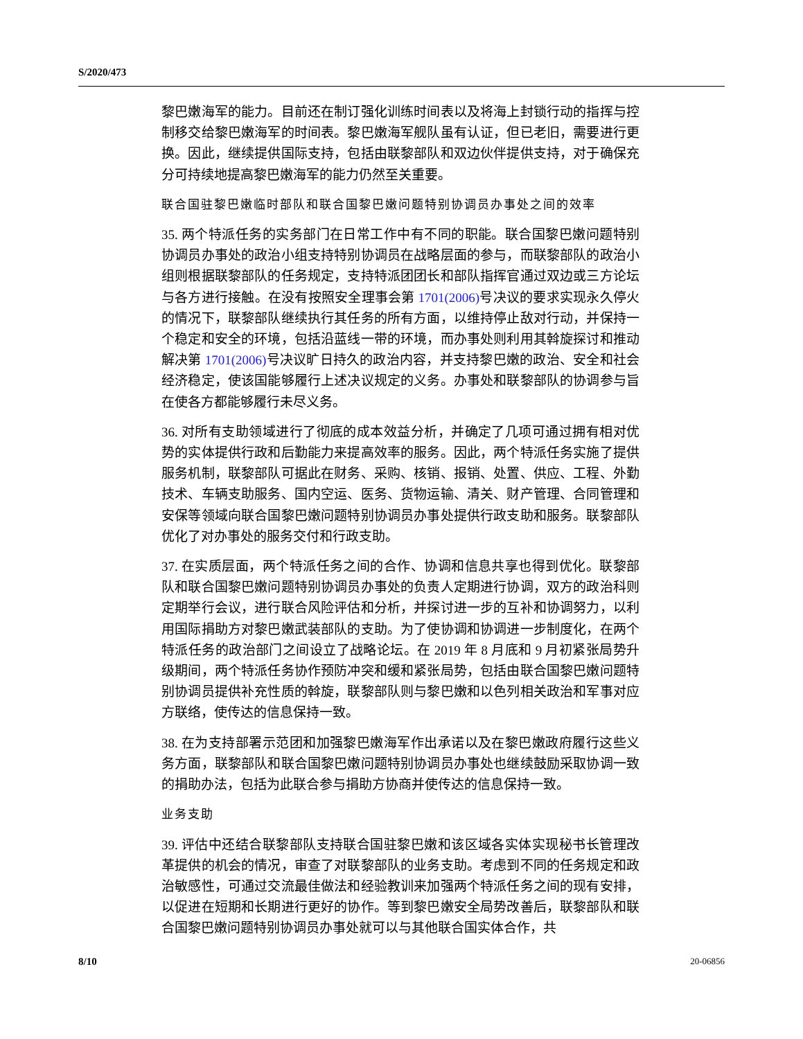S/2020/473
黎巴嫩海军的能力。目前还在制订强化训练时间表以及将海上封锁行动的指挥与控制移交给黎巴嫩海军的时间表。黎巴嫩海军舰队虽有认证，但已老旧，需要进行更换。因此，继续提供国际支持，包括由联黎部队和双边伙伴提供支持，对于确保充分可持续地提高黎巴嫩海军的能力仍然至关重要。
联合国驻黎巴嫩临时部队和联合国黎巴嫩问题特别协调员办事处之间的效率
35. 两个特派任务的实务部门在日常工作中有不同的职能。联合国黎巴嫩问题特别协调员办事处的政治小组支持特别协调员在战略层面的参与，而联黎部队的政治小组则根据联黎部队的任务规定，支持特派团团长和部队指挥官通过双边或三方论坛与各方进行接触。在没有按照安全理事会第 1701(2006) 号决议的要求实现永久停火的情况下，联黎部队继续执行其任务的所有方面，以维持停止敌对行动，并保持一个稳定和安全的环境，包括沿蓝线一带的环境，而办事处则利用其斡旋探讨和推动解决第 1701(2006) 号决议旷日持久的政治内容，并支持黎巴嫩的政治、安全和社会经济稳定，使该国能够履行上述决议规定的义务。办事处和联黎部队的协调参与旨在使各方都能够履行未尽义务。
36. 对所有支助领域进行了彻底的成本效益分析，并确定了几项可通过拥有相对优势的实体提供行政和后勤能力来提高效率的服务。因此，两个特派任务实施了提供服务机制，联黎部队可据此在财务、采购、核销、报销、处置、供应、工程、外勤技术、车辆支助服务、国内空运、医务、货物运输、清关、财产管理、合同管理和安保等领域向联合国黎巴嫩问题特别协调员办事处提供行政支助和服务。联黎部队优化了对办事处的服务交付和行政支助。
37. 在实质层面，两个特派任务之间的合作、协调和信息共享也得到优化。联黎部队和联合国黎巴嫩问题特别协调员办事处的负责人定期进行协调，双方的政治科则定期举行会议，进行联合风险评估和分析，并探讨进一步的互补和协调努力，以利用国际捐助方对黎巴嫩武装部队的支助。为了使协调和协调进一步制度化，在两个特派任务的政治部门之间设立了战略论坛。在 2019 年 8 月底和 9 月初紧张局势升级期间，两个特派任务协作预防冲突和缓和紧张局势，包括由联合国黎巴嫩问题特别协调员提供补充性质的斡旋，联黎部队则与黎巴嫩和以色列相关政治和军事对应方联络，使传达的信息保持一致。
38. 在为支持部署示范团和加强黎巴嫩海军作出承诺以及在黎巴嫩政府履行这些义务方面，联黎部队和联合国黎巴嫩问题特别协调员办事处也继续鼓励采取协调一致的捐助办法，包括为此联合参与捐助方协商并使传达的信息保持一致。
业务支助
39. 评估中还结合联黎部队支持联合国驻黎巴嫩和该区域各实体实现秘书长管理改革提供的机会的情况，审查了对联黎部队的业务支助。考虑到不同的任务规定和政治敏感性，可通过交流最佳做法和经验教训来加强两个特派任务之间的现有安排，以促进在短期和长期进行更好的协作。等到黎巴嫩安全局势改善后，联黎部队和联合国黎巴嫩问题特别协调员办事处就可以与其他联合国实体合作，共
8/10 20-06856